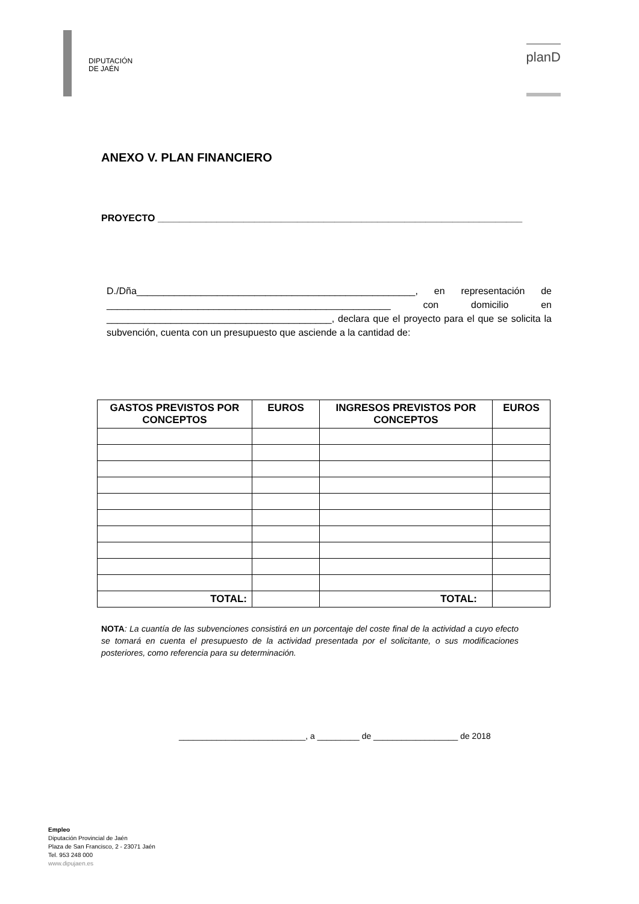DIPUTACIÓN
DE JAÉN
planD
ANEXO V. PLAN FINANCIERO
PROYECTO ____________________________________________________________________
D./Dña____________________________________________________, en representación de _____________________________________________________ con domicilio en __________________________________________, declara que el proyecto para el que se solicita la subvención, cuenta con un presupuesto que asciende a la cantidad de:
| GASTOS PREVISTOS POR CONCEPTOS | EUROS | INGRESOS PREVISTOS POR CONCEPTOS | EUROS |
| --- | --- | --- | --- |
| TOTAL: | | TOTAL: | |
NOTA: La cuantía de las subvenciones consistirá en un porcentaje del coste final de la actividad a cuyo efecto se tomará en cuenta el presupuesto de la actividad presentada por el solicitante, o sus modificaciones posteriores, como referencia para su determinación.
___________________________, a _________ de __________________ de 2018
Empleo
Diputación Provincial de Jaén
Plaza de San Francisco, 2 - 23071 Jaén
Tel. 953 248 000
www.dipujaen.es